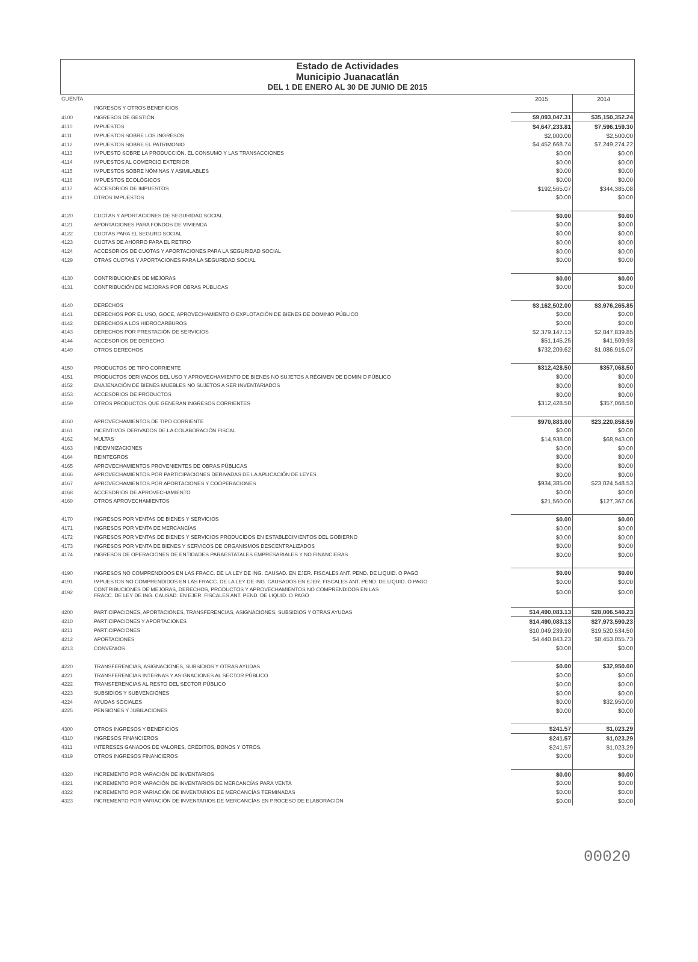Estado de Actividades
Municipio Juanacatlán
DEL 1 DE ENERO AL 30 DE JUNIO DE 2015
| CUENTA | | 2015 | 2014 |
| --- | --- | --- | --- |
| | INGRESOS Y OTROS BENEFICIOS | | |
| 4100 | INGRESOS DE GESTIÓN | $9,093,047.31 | $35,150,352.24 |
| 4110 | IMPUESTOS | $4,647,233.81 | $7,596,159.30 |
| 4111 | IMPUESTOS SOBRE LOS INGRESOS | $2,000.00 | $2,500.00 |
| 4112 | IMPUESTOS SOBRE EL PATRIMONIO | $4,452,668.74 | $7,249,274.22 |
| 4113 | IMPUESTO SOBRE LA PRODUCCIÓN, EL CONSUMO Y LAS TRANSACCIONES | $0.00 | $0.00 |
| 4114 | IMPUESTOS AL COMERCIO EXTERIOR | $0.00 | $0.00 |
| 4115 | IMPUESTOS SOBRE NÓMINAS Y ASIMILABLES | $0.00 | $0.00 |
| 4116 | IMPUESTOS ECOLÓGICOS | $0.00 | $0.00 |
| 4117 | ACCESORIOS DE IMPUESTOS | $192,565.07 | $344,385.08 |
| 4119 | OTROS IMPUESTOS | $0.00 | $0.00 |
| 4120 | CUOTAS Y APORTACIONES DE SEGURIDAD SOCIAL | $0.00 | $0.00 |
| 4121 | APORTACIONES PARA FONDOS DE VIVIENDA | $0.00 | $0.00 |
| 4122 | CUOTAS PARA EL SEGURO SOCIAL | $0.00 | $0.00 |
| 4123 | CUOTAS DE AHORRO PARA EL RETIRO | $0.00 | $0.00 |
| 4124 | ACCESORIOS DE CUOTAS Y APORTACIONES PARA LA SEGURIDAD SOCIAL | $0.00 | $0.00 |
| 4129 | OTRAS CUOTAS Y APORTACIONES PARA LA SEGURIDAD SOCIAL | $0.00 | $0.00 |
| 4130 | CONTRIBUCIONES DE MEJORAS | $0.00 | $0.00 |
| 4131 | CONTRIBUCIÓN DE MEJORAS POR OBRAS PÚBLICAS | $0.00 | $0.00 |
| 4140 | DERECHOS | $3,162,502.00 | $3,976,265.85 |
| 4141 | DERECHOS POR EL USO, GOCE, APROVECHAMIENTO O EXPLOTACIÓN DE BIENES DE DOMINIO PÚBLICO | $0.00 | $0.00 |
| 4142 | DERECHOS A LOS HIDROCARBUROS | $0.00 | $0.00 |
| 4143 | DERECHOS POR PRESTACIÓN DE SERVICIOS | $2,379,147.13 | $2,847,839.85 |
| 4144 | ACCESORIOS DE DERECHO | $51,145.25 | $41,509.93 |
| 4149 | OTROS DERECHOS | $732,209.62 | $1,086,916.07 |
| 4150 | PRODUCTOS DE TIPO CORRIENTE | $312,428.50 | $357,068.50 |
| 4151 | PRODUCTOS DERIVADOS DEL USO Y APROVECHAMIENTO DE BIENES NO SUJETOS A RÉGIMEN DE DOMINIO PÚBLICO | $0.00 | $0.00 |
| 4152 | ENAJENACIÓN DE BIENES MUEBLES NO SUJETOS A SER INVENTARIADOS | $0.00 | $0.00 |
| 4153 | ACCESORIOS DE PRODUCTOS | $0.00 | $0.00 |
| 4159 | OTROS PRODUCTOS QUE GENERAN INGRESOS CORRIENTES | $312,428.50 | $357,068.50 |
| 4160 | APROVECHAMIENTOS DE TIPO CORRIENTE | $970,883.00 | $23,220,858.59 |
| 4161 | INCENTIVOS DERIVADOS DE LA COLABORACIÓN FISCAL | $0.00 | $0.00 |
| 4162 | MULTAS | $14,938.00 | $68,943.00 |
| 4163 | INDEMNIZACIONES | $0.00 | $0.00 |
| 4164 | REINTEGROS | $0.00 | $0.00 |
| 4165 | APROVECHAMIENTOS PROVENIENTES DE OBRAS PÚBLICAS | $0.00 | $0.00 |
| 4166 | APROVECHAMIENTOS POR PARTICIPACIONES DERIVADAS DE LA APLICACIÓN DE LEYES | $0.00 | $0.00 |
| 4167 | APROVECHAMIENTOS POR APORTACIONES Y COOPERACIONES | $934,385.00 | $23,024,548.53 |
| 4168 | ACCESORIOS DE APROVECHAMIENTO | $0.00 | $0.00 |
| 4169 | OTROS APROVECHAMIENTOS | $21,560.00 | $127,367.06 |
| 4170 | INGRESOS POR VENTAS DE BIENES Y SERVICIOS | $0.00 | $0.00 |
| 4171 | INGRESOS POR VENTA DE MERCANCÍAS | $0.00 | $0.00 |
| 4172 | INGRESOS POR VENTAS DE BIENES Y SERVICIOS PRODUCIDOS EN ESTABLECIMIENTOS DEL GOBIERNO | $0.00 | $0.00 |
| 4173 | INGRESOS POR VENTA DE BIENES Y SERVICOS DE ORGANISMOS DESCENTRALIZADOS | $0.00 | $0.00 |
| 4174 | INGRESOS DE OPERACIONES DE ENTIDADES PARAESTATALES EMPRESARIALES Y NO FINANCIERAS | $0.00 | $0.00 |
| 4190 | INGRESOS NO COMPRENDIDOS EN LAS FRACC. DE LA LEY DE ING. CAUSAD. EN EJER. FISCALES ANT. PEND. DE LIQUID. O PAGO | $0.00 | $0.00 |
| 4191 | IMPUESTOS NO COMPRENDIDOS EN LAS FRACC. DE LA LEY DE ING. CAUSADOS EN EJER. FISCALES ANT. PEND. DE LIQUID. O PAGO | $0.00 | $0.00 |
| 4192 | CONTRIBUCIONES DE MEJORAS, DERECHOS, PRODUCTOS Y APROVECHAMIENTOS NO COMPRENDIDOS EN LAS FRACC. DE LEY DE ING. CAUSAD. EN EJER. FISCALES ANT. PEND. DE LIQUID. O PAGO | $0.00 | $0.00 |
| 4200 | PARTICIPACIONES, APORTACIONES, TRANSFERENCIAS, ASIGNACIONES, SUBSIDIOS Y OTRAS AYUDAS | $14,490,083.13 | $28,006,540.23 |
| 4210 | PARTICIPACIONES Y APORTACIONES | $14,490,083.13 | $27,973,590.23 |
| 4211 | PARTICIPACIONES | $10,049,239.90 | $19,520,534.50 |
| 4212 | APORTACIONES | $4,440,843.23 | $8,453,055.73 |
| 4213 | CONVENIOS | $0.00 | $0.00 |
| 4220 | TRANSFERENCIAS, ASIGNACIONES, SUBSIDIOS Y OTRAS AYUDAS | $0.00 | $32,950.00 |
| 4221 | TRANSFERENCIAS INTERNAS Y ASIGNACIONES AL SECTOR PÚBLICO | $0.00 | $0.00 |
| 4222 | TRANSFERENCIAS AL RESTO DEL SECTOR PÚBLICO | $0.00 | $0.00 |
| 4223 | SUBSIDIOS Y SUBVENCIONES | $0.00 | $0.00 |
| 4224 | AYUDAS SOCIALES | $0.00 | $32,950.00 |
| 4225 | PENSIONES Y JUBILACIONES | $0.00 | $0.00 |
| 4300 | OTROS INGRESOS Y BENEFICIOS | $241.57 | $1,023.29 |
| 4310 | INGRESOS FINANCIEROS | $241.57 | $1,023.29 |
| 4311 | INTERESES GANADOS DE VALORES, CRÉDITOS, BONOS Y OTROS. | $241.57 | $1,023.29 |
| 4319 | OTROS INGRESOS FINANCIEROS | $0.00 | $0.00 |
| 4320 | INCREMENTO POR VARACIÓN DE INVENTARIOS | $0.00 | $0.00 |
| 4321 | INCREMENTO POR VARACIÓN DE INVENTARIOS DE MERCANCÍAS PARA VENTA | $0.00 | $0.00 |
| 4322 | INCREMENTO POR VARIACIÓN DE INVENTARIOS DE MERCANCÍAS TERMINADAS | $0.00 | $0.00 |
| 4323 | INCREMENTO POR VARIACIÓN DE INVENTARIOS DE MERCANCÍAS EN PROCESO DE ELABORACIÓN | $0.00 | $0.00 |
00020